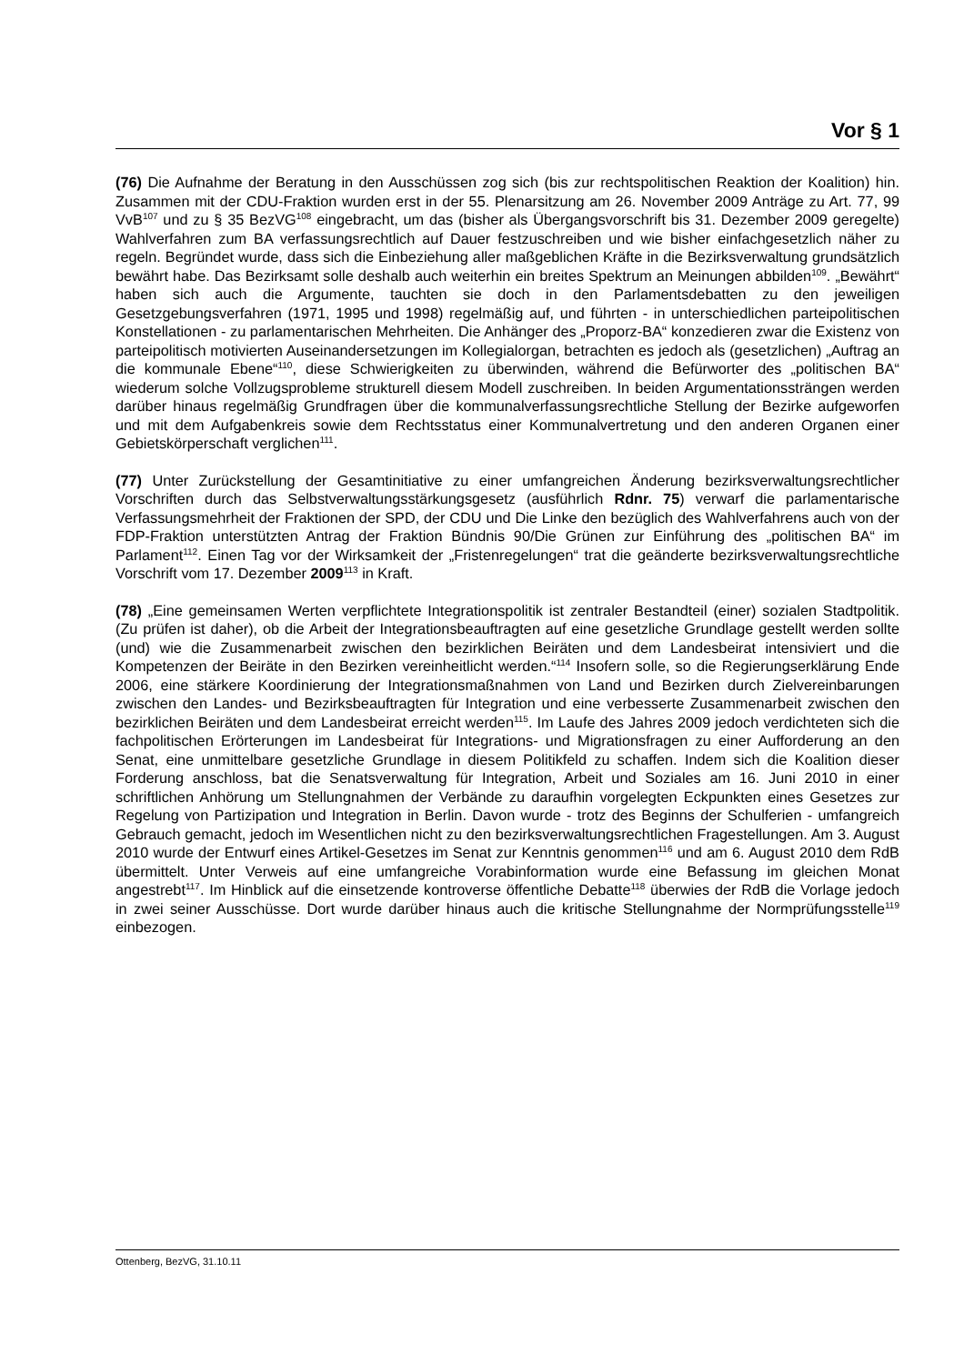Vor § 1
(76) Die Aufnahme der Beratung in den Ausschüssen zog sich (bis zur rechtspolitischen Reaktion der Koalition) hin. Zusammen mit der CDU-Fraktion wurden erst in der 55. Plenarsitzung am 26. November 2009 Anträge zu Art. 77, 99 VvB<sup>107</sup> und zu § 35 BezVG<sup>108</sup> eingebracht, um das (bisher als Übergangsvorschrift bis 31. Dezember 2009 geregelte) Wahlverfahren zum BA verfassungsrechtlich auf Dauer festzuschreiben und wie bisher einfachgesetzlich näher zu regeln. Begründet wurde, dass sich die Einbeziehung aller maßgeblichen Kräfte in die Bezirksverwaltung grundsätzlich bewährt habe. Das Bezirksamt solle deshalb auch weiterhin ein breites Spektrum an Meinungen abbilden<sup>109</sup>. „Bewährt“ haben sich auch die Argumente, tauchten sie doch in den Parlamentsdebatten zu den jeweiligen Gesetzgebungsverfahren (1971, 1995 und 1998) regelmäßig auf, und führten - in unterschiedlichen parteipolitischen Konstellationen - zu parlamentarischen Mehrheiten. Die Anhänger des „Proporz-BA“ konzedieren zwar die Existenz von parteipolitisch motivierten Auseinandersetzungen im Kollegialorgan, betrachten es jedoch als (gesetzlichen) „Auftrag an die kommunale Ebene“<sup>110</sup>, diese Schwierigkeiten zu überwinden, während die Befürworter des „politischen BA“ wiederum solche Vollzugsprobleme strukturell diesem Modell zuschreiben. In beiden Argumentationssträngen werden darüber hinaus regelmäßig Grundfragen über die kommunalverfassungsrechtliche Stellung der Bezirke aufgeworfen und mit dem Aufgabenkreis sowie dem Rechtsstatus einer Kommunalvertretung und den anderen Organen einer Gebietskörperschaft verglichen<sup>111</sup>.
(77) Unter Zurückstellung der Gesamtinitiative zu einer umfangreichen Änderung bezirksverwaltungsrechtlicher Vorschriften durch das Selbstverwaltungsstärkungsgesetz (ausführlich Rdnr. 75) verwarf die parlamentarische Verfassungsmehrheit der Fraktionen der SPD, der CDU und Die Linke den bezüglich des Wahlverfahrens auch von der FDP-Fraktion unterstützten Antrag der Fraktion Bündnis 90/Die Grünen zur Einführung des „politischen BA“ im Parlament<sup>112</sup>. Einen Tag vor der Wirksamkeit der „Fristenregelungen“ trat die geänderte bezirksverwaltungsrechtliche Vorschrift vom 17. Dezember 2009<sup>113</sup> in Kraft.
(78) „Eine gemeinsamen Werten verpflichtete Integrationspolitik ist zentraler Bestandteil (einer) sozialen Stadtpolitik. (Zu prüfen ist daher), ob die Arbeit der Integrationsbeauftragten auf eine gesetzliche Grundlage gestellt werden sollte (und) wie die Zusammenarbeit zwischen den bezirklichen Beiräten und dem Landesbeirat intensiviert und die Kompetenzen der Beiräte in den Bezirken vereinheitlicht werden.“<sup>114</sup> Insofern solle, so die Regierungserklärung Ende 2006, eine stärkere Koordinierung der Integrationsmaßnahmen von Land und Bezirken durch Zielvereinbarungen zwischen den Landes- und Bezirksbeauftragten für Integration und eine verbesserte Zusammenarbeit zwischen den bezirklichen Beiräten und dem Landesbeirat erreicht werden<sup>115</sup>. Im Laufe des Jahres 2009 jedoch verdichteten sich die fachpolitischen Erörterungen im Landesbeirat für Integrations- und Migrationsfragen zu einer Aufforderung an den Senat, eine unmittelbare gesetzliche Grundlage in diesem Politikfeld zu schaffen. Indem sich die Koalition dieser Forderung anschloss, bat die Senatsverwaltung für Integration, Arbeit und Soziales am 16. Juni 2010 in einer schriftlichen Anhörung um Stellungnahmen der Verbände zu daraufhin vorgelegten Eckpunkten eines Gesetzes zur Regelung von Partizipation und Integration in Berlin. Davon wurde - trotz des Beginns der Schulferien - umfangreich Gebrauch gemacht, jedoch im Wesentlichen nicht zu den bezirksverwaltungsrechtlichen Fragestellungen. Am 3. August 2010 wurde der Entwurf eines Artikel-Gesetzes im Senat zur Kenntnis genommen<sup>116</sup> und am 6. August 2010 dem RdB übermittelt. Unter Verweis auf eine umfangreiche Vorabinformation wurde eine Befassung im gleichen Monat angestrebt<sup>117</sup>. Im Hinblick auf die einsetzende kontroverse öffentliche Debatte<sup>118</sup> überwies der RdB die Vorlage jedoch in zwei seiner Ausschüsse. Dort wurde darüber hinaus auch die kritische Stellungnahme der Normprüfungsstelle<sup>119</sup> einbezogen.
Ottenberg, BezVG, 31.10.11